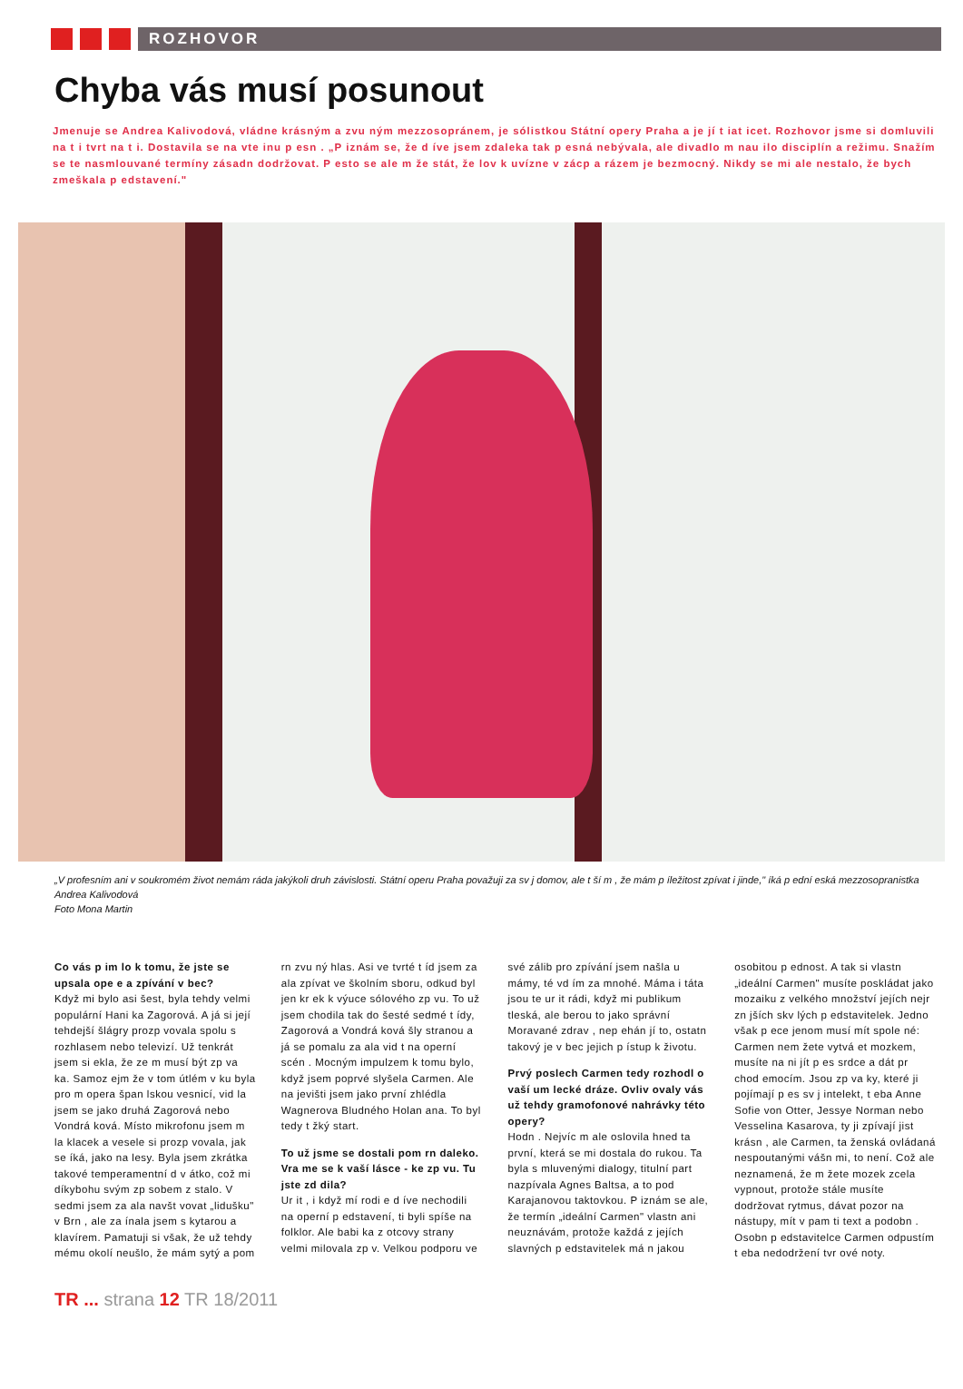ROZHOVOR
Chyba vás musí posunout
Jmenuje se Andrea Kalivodová, vládne krásným a zvu ným mezzosopránem, je sólistkou Státní opery Praha a je jí t iat icet. Rozhovor jsme si domluvili na t i tvrt na t i. Dostavila se na vte inu p esn . „P iznám se, že d íve jsem zdaleka tak p esná nebývala, ale divadlo m nau ilo disciplín a režimu. Snažím se te nasmlouvané termíny zásadn dodržovat. P esto se ale m že stát, že lov k uvízne v zácp a rázem je bezmocný. Nikdy se mi ale nestalo, že bych zmeškala p edstavení."
„V profesním ani v soukromém život nemám ráda jakýkoli druh závislosti. Státní operu Praha považuji za sv j domov, ale t ší m , že mám p íležitost zpívat i jinde," íká p ední eská mezzosopranistka Andrea Kalivodová
Foto Mona Martin
Co vás p im lo k tomu, že jste se upsala ope e a zpívání v bec?
Když mi bylo asi šest, byla tehdy velmi populární Hani ka Zagorová. A já si její tehdejší šlágry prozp vovala spolu s rozhlasem nebo televizí. Už tenkrát jsem si ekla, že ze m musí být zp va ka. Samoz ejm že v tom útlém v ku byla pro m opera špan lskou vesnicí, vid la jsem se jako druhá Zagorová nebo Vondrá ková. Místo mikrofonu jsem m la klacek a vesele si prozp vovala, jak se íká, jako na lesy. Byla jsem zkrátka takové temperamentní d v átko, což mi díkybohu svým zp sobem z stalo. V sedmi jsem za ala navšt vovat „lidušku" v Brn , ale za ínala jsem s kytarou a klavírem. Pamatuji si však, že už tehdy mému okolí neušlo, že mám sytý a pom rn zvu ný hlas. Asi ve tvrté t íd jsem za ala zpívat ve školním sboru, odkud byl jen kr ek k výuce sólového zp vu. To už jsem chodila tak do šesté sedmé t ídy, Zagorová a Vondrá ková šly stranou a já se pomalu za ala vid t na operní scén . Mocným impulzem k tomu bylo, když jsem poprvé slyšela Carmen. Ale na jevišti jsem jako první zhlédla Wagnerova Bludného Holan ana. To byl tedy t žký start.
To už jsme se dostali pom rn daleko. Vra me se k vaší lásce - ke zp vu. Tu jste zd dila?
Ur it , i když mí rodi e d íve nechodili na operní p edstavení, ti byli spíše na folklor. Ale babi ka z otcovy strany velmi milovala zp v. Velkou podporu ve své zálib pro zpívání jsem našla u mámy, té vd ím za mnohé. Máma i táta jsou te ur it rádi, když mi publikum tleská, ale berou to jako správní Moravané zdrav , nep ehán jí to, ostatn takový je v bec jejich p ístup k životu.
Prvý poslech Carmen tedy rozhodl o vaší um lecké dráze. Ovliv ovaly vás už tehdy gramofonové nahrávky této opery?
Hodn . Nejvíc m ale oslovila hned ta první, která se mi dostala do rukou. Ta byla s mluvenými dialogy, titulní part nazpívala Agnes Baltsa, a to pod Karajanovou taktovkou. P iznám se ale, že termín „ideální Carmen" vlastn ani neuznávám, protože každá z jejích slavných p edstavitelek má n jakou osobitou p ednost. A tak si vlastn „ideální Carmen" musíte poskládat jako mozaiku z velkého množství jejích nejr zn jších skv lých p edstavitelek. Jedno však p ece jenom musí mít spole né: Carmen nem žete vytvá et mozkem, musíte na ni jít p es srdce a dát pr chod emocím. Jsou zp va ky, které ji pojímají p es sv j intelekt, t eba Anne Sofie von Otter, Jessye Norman nebo Vesselina Kasarova, ty ji zpívají jist krásn , ale Carmen, ta ženská ovládaná nespoutanými vášn mi, to není. Což ale neznamená, že m žete mozek zcela vypnout, protože stále musíte dodržovat rytmus, dávat pozor na nástupy, mít v pam ti text a podobn . Osobn p edstavitelce Carmen odpustím t eba nedodržení tvr ové noty.
TR ... strana 12 TR 18/2011